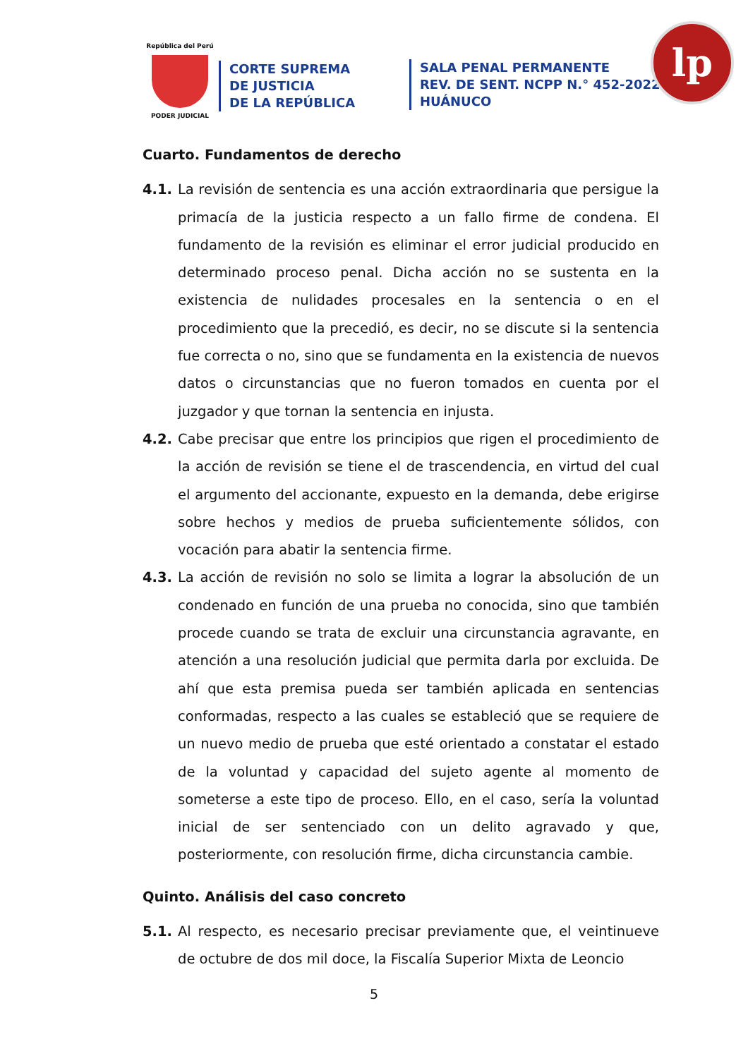República del Perú
PODER JUDICIAL
CORTE SUPREMA
DE JUSTICIA
DE LA REPÚBLICA
SALA PENAL PERMANENTE
REV. DE SENT. NCPP N.° 452-2022
HUÁNUCO
lp
Cuarto. Fundamentos de derecho
4.1. La revisión de sentencia es una acción extraordinaria que persigue la primacía de la justicia respecto a un fallo firme de condena. El fundamento de la revisión es eliminar el error judicial producido en determinado proceso penal. Dicha acción no se sustenta en la existencia de nulidades procesales en la sentencia o en el procedimiento que la precedió, es decir, no se discute si la sentencia fue correcta o no, sino que se fundamenta en la existencia de nuevos datos o circunstancias que no fueron tomados en cuenta por el juzgador y que tornan la sentencia en injusta.
4.2. Cabe precisar que entre los principios que rigen el procedimiento de la acción de revisión se tiene el de trascendencia, en virtud del cual el argumento del accionante, expuesto en la demanda, debe erigirse sobre hechos y medios de prueba suficientemente sólidos, con vocación para abatir la sentencia firme.
4.3. La acción de revisión no solo se limita a lograr la absolución de un condenado en función de una prueba no conocida, sino que también procede cuando se trata de excluir una circunstancia agravante, en atención a una resolución judicial que permita darla por excluida. De ahí que esta premisa pueda ser también aplicada en sentencias conformadas, respecto a las cuales se estableció que se requiere de un nuevo medio de prueba que esté orientado a constatar el estado de la voluntad y capacidad del sujeto agente al momento de someterse a este tipo de proceso. Ello, en el caso, sería la voluntad inicial de ser sentenciado con un delito agravado y que, posteriormente, con resolución firme, dicha circunstancia cambie.
Quinto. Análisis del caso concreto
5.1. Al respecto, es necesario precisar previamente que, el veintinueve de octubre de dos mil doce, la Fiscalía Superior Mixta de Leoncio
5